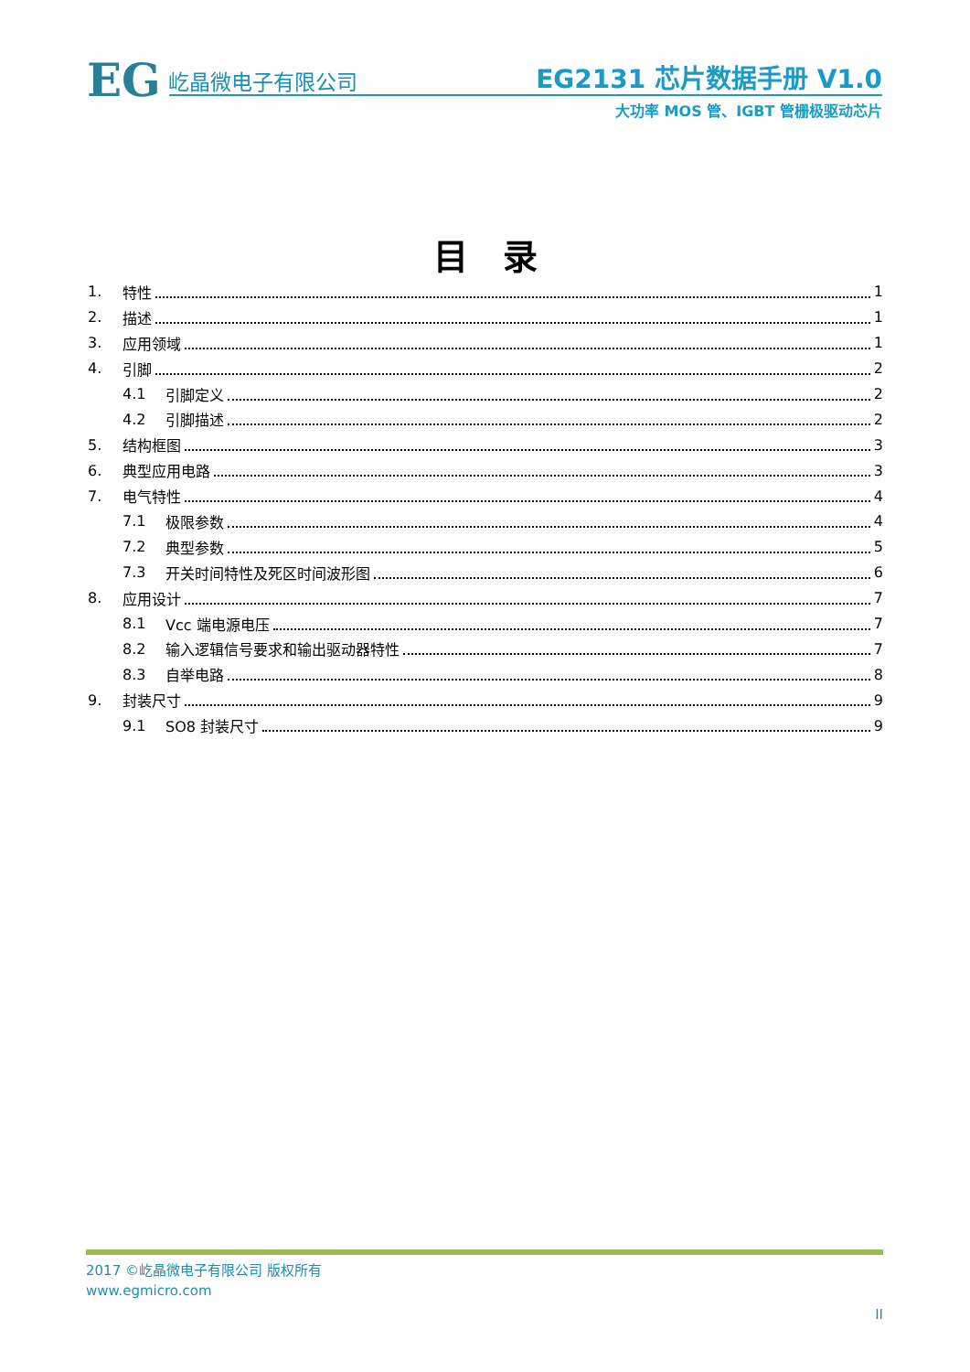EG 屹晶微电子有限公司
EG2131 芯片数据手册 V1.0
大功率 MOS 管、IGBT 管栅极驱动芯片
目　录
1. 特性 1
2. 描述 1
3. 应用领域 1
4. 引脚 2
4.1 引脚定义 2
4.2 引脚描述 2
5. 结构框图 3
6. 典型应用电路 3
7. 电气特性 4
7.1 极限参数 4
7.2 典型参数 5
7.3 开关时间特性及死区时间波形图 6
8. 应用设计 7
8.1 Vcc 端电源电压 7
8.2 输入逻辑信号要求和输出驱动器特性 7
8.3 自举电路 8
9. 封装尺寸 9
9.1 SO8 封装尺寸 9
2017 ©屹晶微电子有限公司 版权所有
www.egmicro.com
II